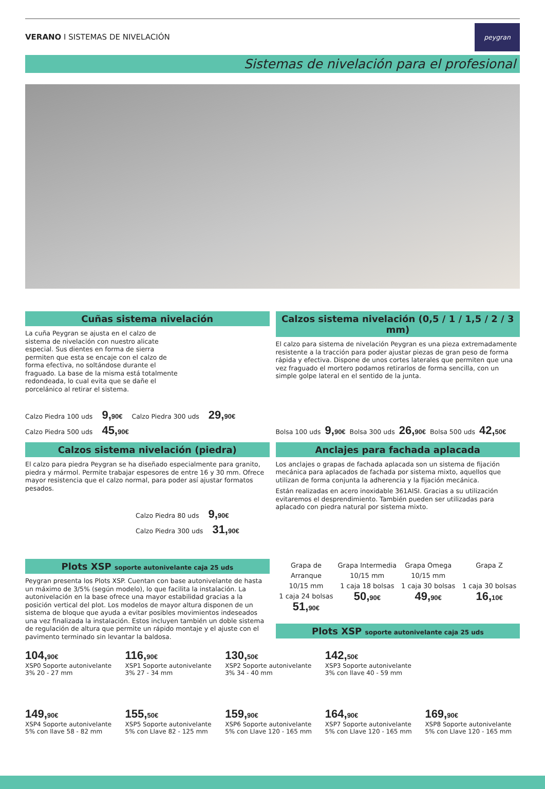VERANO I SISTEMAS DE NIVELACIÓN
peygran
Sistemas de nivelación para el profesional
Cuñas sistema nivelación
La cuña Peygran se ajusta en el calzo de sistema de nivelación con nuestro alicate especial. Sus dientes en forma de sierra permiten que esta se encaje con el calzo de forma efectiva, no soltándose durante el fraguado. La base de la misma está totalmente redondeada, lo cual evita que se dañe el porcelánico al retirar el sistema.
Calzo Piedra 100 uds 9,<sub>90€</sub> Calzo Piedra 300 uds 29,<sub>90€</sub>
Calzo Piedra 500 uds 45,<sub>90€</sub>
Calzos sistema nivelación (piedra)
El calzo para piedra Peygran se ha diseñado especialmente para granito, piedra y mármol. Permite trabajar espesores de entre 16 y 30 mm. Ofrece mayor resistencia que el calzo normal, para poder así ajustar formatos pesados.
Calzo Piedra 80 uds 9,<sub>90€</sub>
Calzo Piedra 300 uds 31,<sub>90€</sub>
Plots XSP soporte autonivelante caja 25 uds
Peygran presenta los Plots XSP. Cuentan con base autonivelante de hasta un máximo de 3/5% (según modelo), lo que facilita la instalación. La autonivelación en la base ofrece una mayor estabilidad gracias a la posición vertical del plot. Los modelos de mayor altura disponen de un sistema de bloque que ayuda a evitar posibles movimientos indeseados una vez finalizada la instalación. Estos incluyen también un doble sistema de regulación de altura que permite un rápido montaje y el ajuste con el pavimento terminado sin levantar la baldosa.
Calzos sistema nivelación (0,5 / 1 / 1,5 / 2 / 3 mm)
El calzo para sistema de nivelación Peygran es una pieza extremadamente resistente a la tracción para poder ajustar piezas de gran peso de forma rápida y efectiva. Dispone de unos cortes laterales que permiten que una vez fraguado el mortero podamos retirarlos de forma sencilla, con un simple golpe lateral en el sentido de la junta.
Bolsa 100 uds 9,<sub>90€</sub> Bolsa 300 uds 26,<sub>90€</sub> Bolsa 500 uds 42,<sub>50€</sub>
Anclajes para fachada aplacada
Los anclajes o grapas de fachada aplacada son un sistema de fijación mecánica para aplacados de fachada por sistema mixto, aquellos que utilizan de forma conjunta la adherencia y la fijación mecánica.
Están realizadas en acero inoxidable 361AISI. Gracias a su utilización evitaremos el desprendimiento. También pueden ser utilizadas para aplacado con piedra natural por sistema mixto.
Grapa de Arranque
10/15 mm
1 caja 24 bolsas
51,<sub>90€</sub>
Grapa Intermedia
10/15 mm
1 caja 18 bolsas
50,<sub>90€</sub>
Grapa Omega
10/15 mm
1 caja 30 bolsas
49,<sub>90€</sub>
Grapa Z
1 caja 30 bolsas
16,<sub>10€</sub>
Plots XSP soporte autonivelante caja 25 uds
104,<sub>90€</sub>
XSP0 Soporte autonivelante
3% 20 - 27 mm
116,<sub>90€</sub>
XSP1 Soporte autonivelante
3% 27 - 34 mm
130,<sub>50€</sub>
XSP2 Soporte autonivelante
3% 34 - 40 mm
142,<sub>50€</sub>
XSP3 Soporte autonivelante
3% con llave 40 - 59 mm
149,<sub>90€</sub>
XSP4 Soporte autonivelante
5% con llave 58 - 82 mm
155,<sub>50€</sub>
XSP5 Soporte autonivelante
5% con Llave 82 - 125 mm
159,<sub>90€</sub>
XSP6 Soporte autonivelante
5% con Llave 120 - 165 mm
164,<sub>90€</sub>
XSP7 Soporte autonivelante
5% con Llave 120 - 165 mm
169,<sub>90€</sub>
XSP8 Soporte autonivelante
5% con Llave 120 - 165 mm